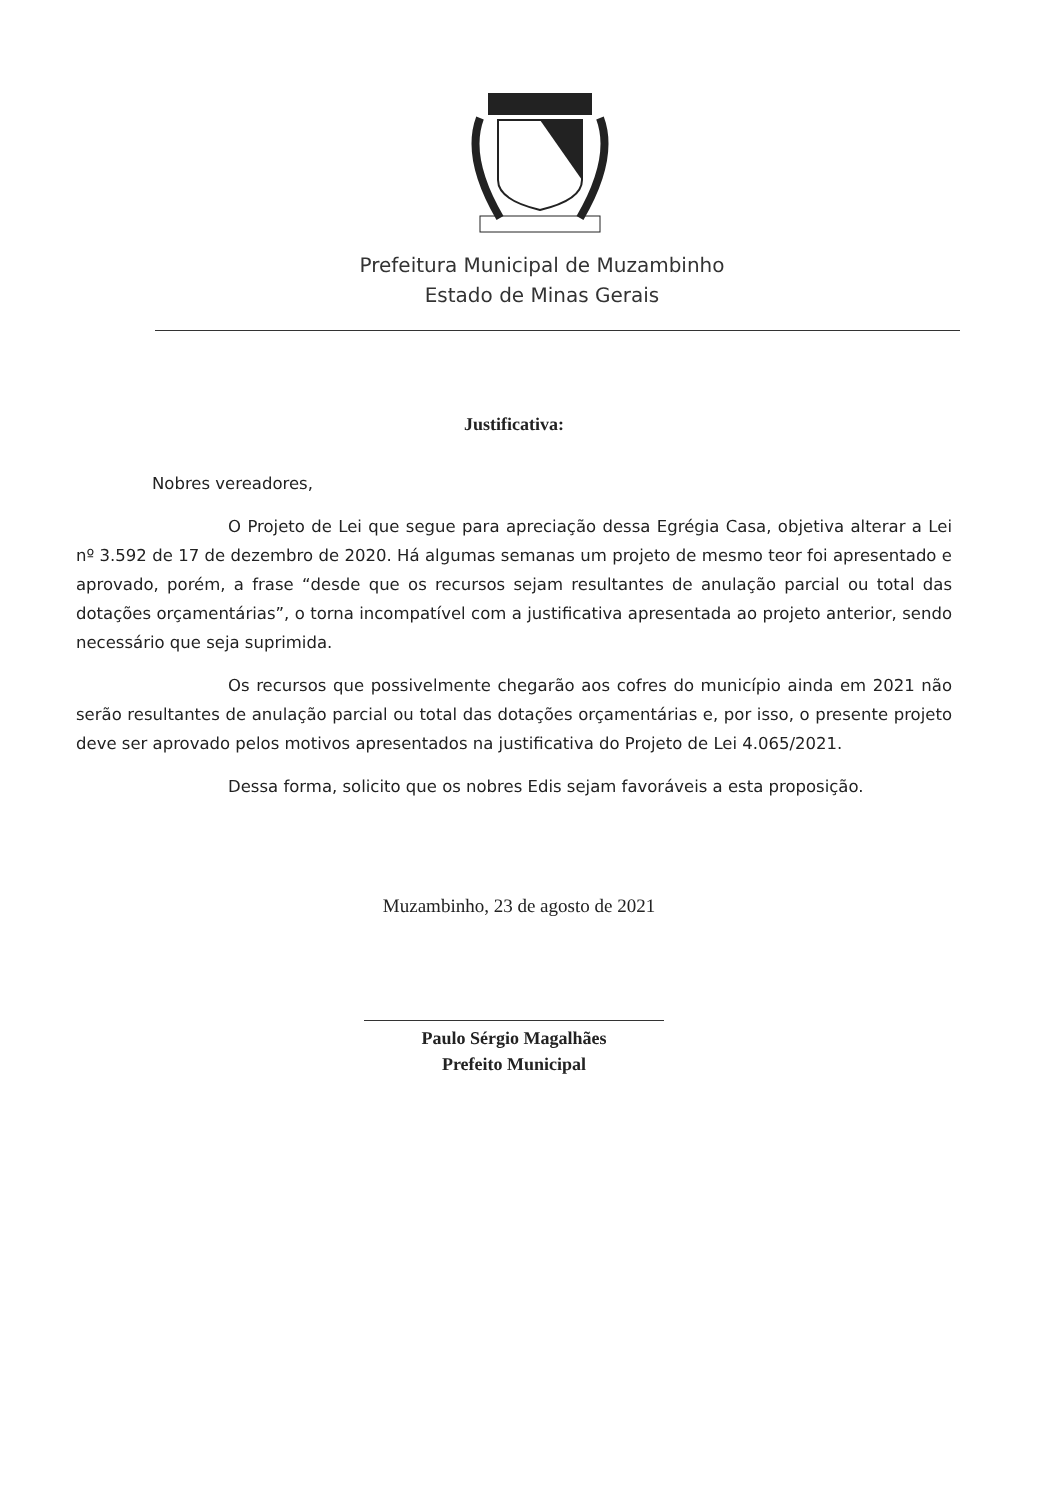Prefeitura Municipal de Muzambinho
Estado de Minas Gerais
Justificativa:
Nobres vereadores,
O Projeto de Lei que segue para apreciação dessa Egrégia Casa, objetiva alterar a Lei nº 3.592 de 17 de dezembro de 2020. Há algumas semanas um projeto de mesmo teor foi apresentado e aprovado, porém, a frase “desde que os recursos sejam resultantes de anulação parcial ou total das dotações orçamentárias”, o torna incompatível com a justificativa apresentada ao projeto anterior, sendo necessário que seja suprimida.
Os recursos que possivelmente chegarão aos cofres do município ainda em 2021 não serão resultantes de anulação parcial ou total das dotações orçamentárias e, por isso, o presente projeto deve ser aprovado pelos motivos apresentados na justificativa do Projeto de Lei 4.065/2021.
Dessa forma, solicito que os nobres Edis sejam favoráveis a esta proposição.
Muzambinho, 23 de agosto de 2021
Paulo Sérgio Magalhães
Prefeito Municipal